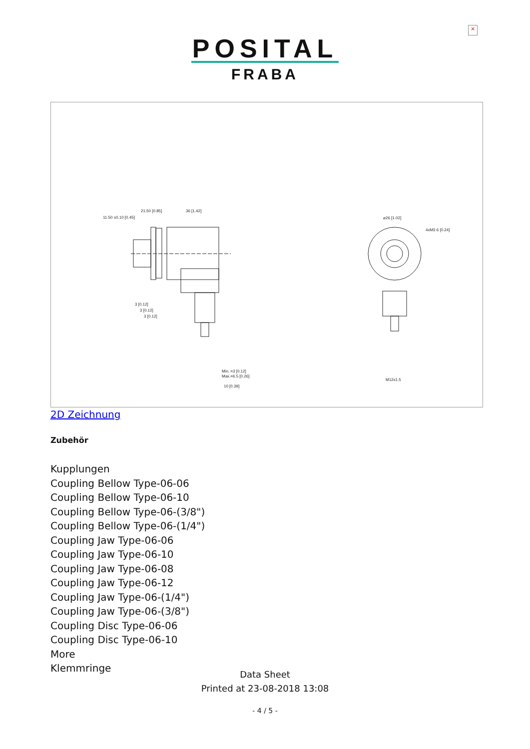×
POSITAL
FRABA
21.50 [0.85]
36 [1.42]
11.50 ±0.10 [0.45]
3 [0.12]
3 [0.12]
3 [0.12]
Min. =3 [0.12]
Max.=6.5 [0.26]
10 [0.39]
⌀26 [1.02]
4xM3 6 [0.24]
M12x1.5
2D Zeichnung
Zubehör
Kupplungen
Coupling Bellow Type-06-06
Coupling Bellow Type-06-10
Coupling Bellow Type-06-(3/8")
Coupling Bellow Type-06-(1/4")
Coupling Jaw Type-06-06
Coupling Jaw Type-06-10
Coupling Jaw Type-06-08
Coupling Jaw Type-06-12
Coupling Jaw Type-06-(1/4")
Coupling Jaw Type-06-(3/8")
Coupling Disc Type-06-06
Coupling Disc Type-06-10
More
Klemmringe
Data Sheet
Printed at 23-08-2018 13:08
- 4 / 5 -